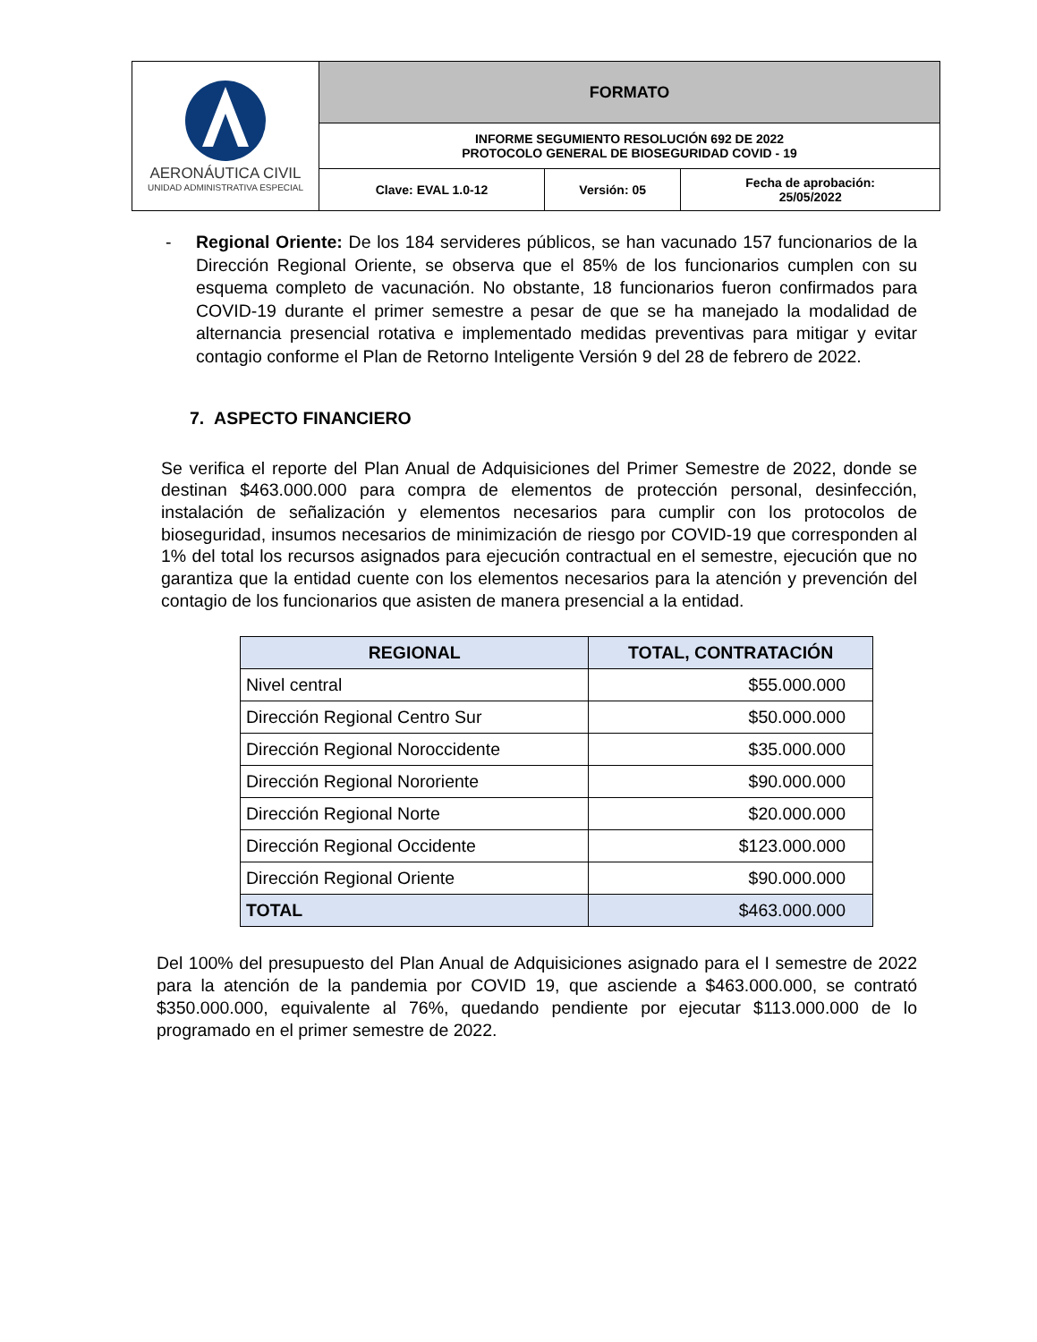| AERONÁUTICA CIVIL UNIDAD ADMINISTRATIVA ESPECIAL | FORMATO | | |
| | INFORME SEGUMIENTO RESOLUCIÓN 692 DE 2022 PROTOCOLO GENERAL DE BIOSEGURIDAD COVID - 19 | | |
| | Clave: EVAL 1.0-12 | Versión: 05 | Fecha de aprobación: 25/05/2022 |
- Regional Oriente: De los 184 servideres públicos, se han vacunado 157 funcionarios de la Dirección Regional Oriente, se observa que el 85% de los funcionarios cumplen con su esquema completo de vacunación. No obstante, 18 funcionarios fueron confirmados para COVID-19 durante el primer semestre a pesar de que se ha manejado la modalidad de alternancia presencial rotativa e implementado medidas preventivas para mitigar y evitar contagio conforme el Plan de Retorno Inteligente Versión 9 del 28 de febrero de 2022.
7. ASPECTO FINANCIERO
Se verifica el reporte del Plan Anual de Adquisiciones del Primer Semestre de 2022, donde se destinan $463.000.000 para compra de elementos de protección personal, desinfección, instalación de señalización y elementos necesarios para cumplir con los protocolos de bioseguridad, insumos necesarios de minimización de riesgo por COVID-19 que corresponden al 1% del total los recursos asignados para ejecución contractual en el semestre, ejecución que no garantiza que la entidad cuente con los elementos necesarios para la atención y prevención del contagio de los funcionarios que asisten de manera presencial a la entidad.
| REGIONAL | TOTAL, CONTRATACIÓN |
| --- | --- |
| Nivel central | $55.000.000 |
| Dirección Regional Centro Sur | $50.000.000 |
| Dirección Regional Noroccidente | $35.000.000 |
| Dirección Regional Nororiente | $90.000.000 |
| Dirección Regional Norte | $20.000.000 |
| Dirección Regional Occidente | $123.000.000 |
| Dirección Regional Oriente | $90.000.000 |
| TOTAL | $463.000.000 |
Del 100% del presupuesto del Plan Anual de Adquisiciones asignado para el I semestre de 2022 para la atención de la pandemia por COVID 19, que asciende a $463.000.000, se contrató $350.000.000, equivalente al 76%, quedando pendiente por ejecutar $113.000.000 de lo programado en el primer semestre de 2022.